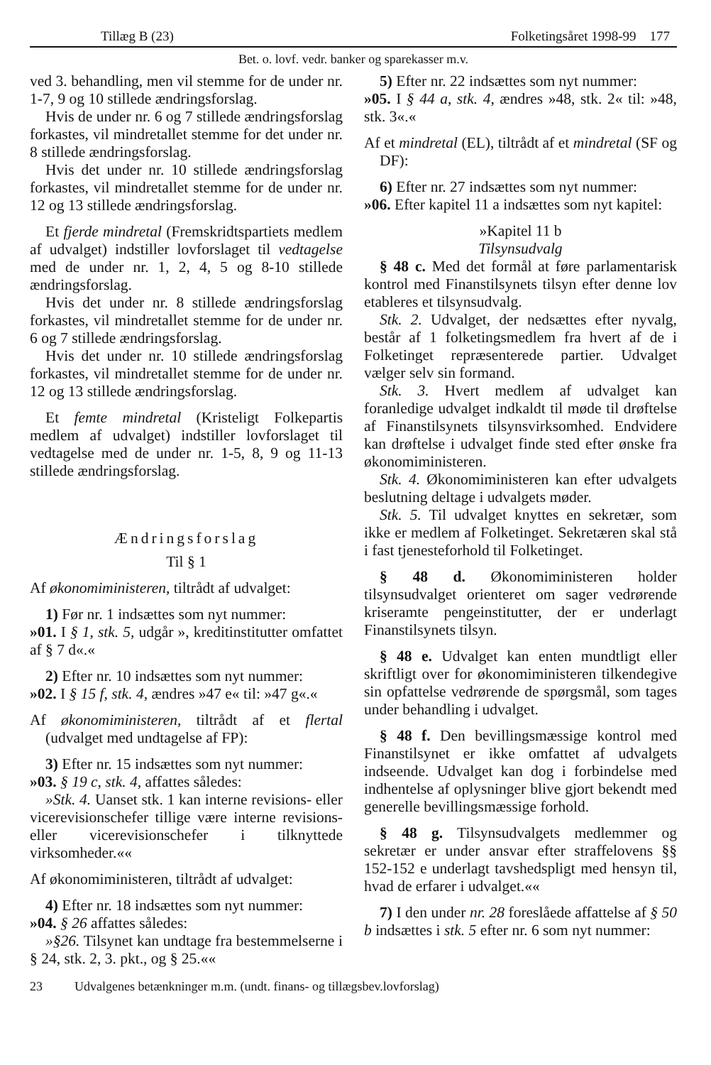Tillæg B (23) Folketingsåret 1998-99 177
Bet. o. lovf. vedr. banker og sparekasser m.v.
ved 3. behandling, men vil stemme for de under nr. 1-7, 9 og 10 stillede ændringsforslag.
Hvis de under nr. 6 og 7 stillede ændringsforslag forkastes, vil mindretallet stemme for det under nr. 8 stillede ændringsforslag.
Hvis det under nr. 10 stillede ændringsforslag forkastes, vil mindretallet stemme for de under nr. 12 og 13 stillede ændringsforslag.
Et fjerde mindretal (Fremskridtspartiets medlem af udvalget) indstiller lovforslaget til vedtagelse med de under nr. 1, 2, 4, 5 og 8-10 stillede ændringsforslag.
Hvis det under nr. 8 stillede ændringsforslag forkastes, vil mindretallet stemme for de under nr. 6 og 7 stillede ændringsforslag.
Hvis det under nr. 10 stillede ændringsforslag forkastes, vil mindretallet stemme for de under nr. 12 og 13 stillede ændringsforslag.
Et femte mindretal (Kristeligt Folkepartis medlem af udvalget) indstiller lovforslaget til vedtagelse med de under nr. 1-5, 8, 9 og 11-13 stillede ændringsforslag.
Ændringsforslag
Til § 1
Af økonomiministeren, tiltrådt af udvalget:
1) Før nr. 1 indsættes som nyt nummer:
»01. I § 1, stk. 5, udgår », kreditinstitutter omfattet af § 7 d«.«
2) Efter nr. 10 indsættes som nyt nummer:
»02. I § 15 f, stk. 4, ændres »47 e« til: »47 g«.«
Af økonomiministeren, tiltrådt af et flertal (udvalget med undtagelse af FP):
3) Efter nr. 15 indsættes som nyt nummer:
»03. § 19 c, stk. 4, affattes således:
»Stk. 4. Uanset stk. 1 kan interne revisions- eller vicerevisionschefer tillige være interne revisions- eller vicerevisionschefer i tilknyttede virksomheder.««
Af økonomiministeren, tiltrådt af udvalget:
4) Efter nr. 18 indsættes som nyt nummer:
»04. § 26 affattes således:
»§26. Tilsynet kan undtage fra bestemmelserne i § 24, stk. 2, 3. pkt., og § 25.««
5) Efter nr. 22 indsættes som nyt nummer:
»05. I § 44 a, stk. 4, ændres »48, stk. 2« til: »48, stk. 3«.«
Af et mindretal (EL), tiltrådt af et mindretal (SF og DF):
6) Efter nr. 27 indsættes som nyt nummer:
»06. Efter kapitel 11 a indsættes som nyt kapitel:
»Kapitel 11 b
Tilsynsudvalg
§ 48 c. Med det formål at føre parlamentarisk kontrol med Finanstilsynets tilsyn efter denne lov etableres et tilsynsudvalg.
Stk. 2. Udvalget, der nedsættes efter nyvalg, består af 1 folketingsmedlem fra hvert af de i Folketinget repræsenterede partier. Udvalget vælger selv sin formand.
Stk. 3. Hvert medlem af udvalget kan foranledige udvalget indkaldt til møde til drøftelse af Finanstilsynets tilsynsvirksomhed. Endvidere kan drøftelse i udvalget finde sted efter ønske fra økonomiministeren.
Stk. 4. Økonomiministeren kan efter udvalgets beslutning deltage i udvalgets møder.
Stk. 5. Til udvalget knyttes en sekretær, som ikke er medlem af Folketinget. Sekretæren skal stå i fast tjenesteforhold til Folketinget.
§ 48 d. Økonomiministeren holder tilsynsudvalget orienteret om sager vedrørende kriseramte pengeinstitutter, der er underlagt Finanstilsynets tilsyn.
§ 48 e. Udvalget kan enten mundtligt eller skriftligt over for økonomiministeren tilkendegive sin opfattelse vedrørende de spørgsmål, som tages under behandling i udvalget.
§ 48 f. Den bevillingsmæssige kontrol med Finanstilsynet er ikke omfattet af udvalgets indseende. Udvalget kan dog i forbindelse med indhentelse af oplysninger blive gjort bekendt med generelle bevillingsmæssige forhold.
§ 48 g. Tilsynsudvalgets medlemmer og sekretær er under ansvar efter straffelovens §§ 152-152 e underlagt tavshedspligt med hensyn til, hvad de erfarer i udvalget.««
7) I den under nr. 28 foreslåede affattelse af § 50 b indsættes i stk. 5 efter nr. 6 som nyt nummer:
23 Udvalgenes betænkninger m.m. (undt. finans- og tillægsbev.lovforslag)